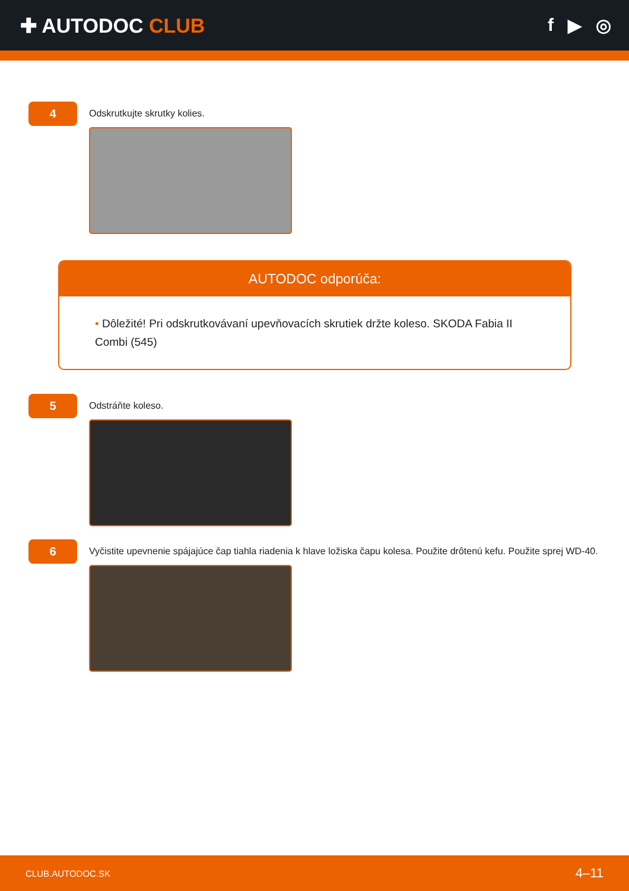✚ AUTODOC CLUB f ▶ ◎
4
Odskrutkujte skrutky kolies.
AUTODOC odporúča:
• Dôležité! Pri odskrutkovávaní upevňovacích skrutiek držte koleso. SKODA Fabia II Combi (545)
5
Odstráňte koleso.
6
Vyčistite upevnenie spájajúce čap tiahla riadenia k hlave ložiska čapu kolesa. Použite drôtenú kefu. Použite sprej WD-40.
CLUB.AUTODOC.SK 4–11